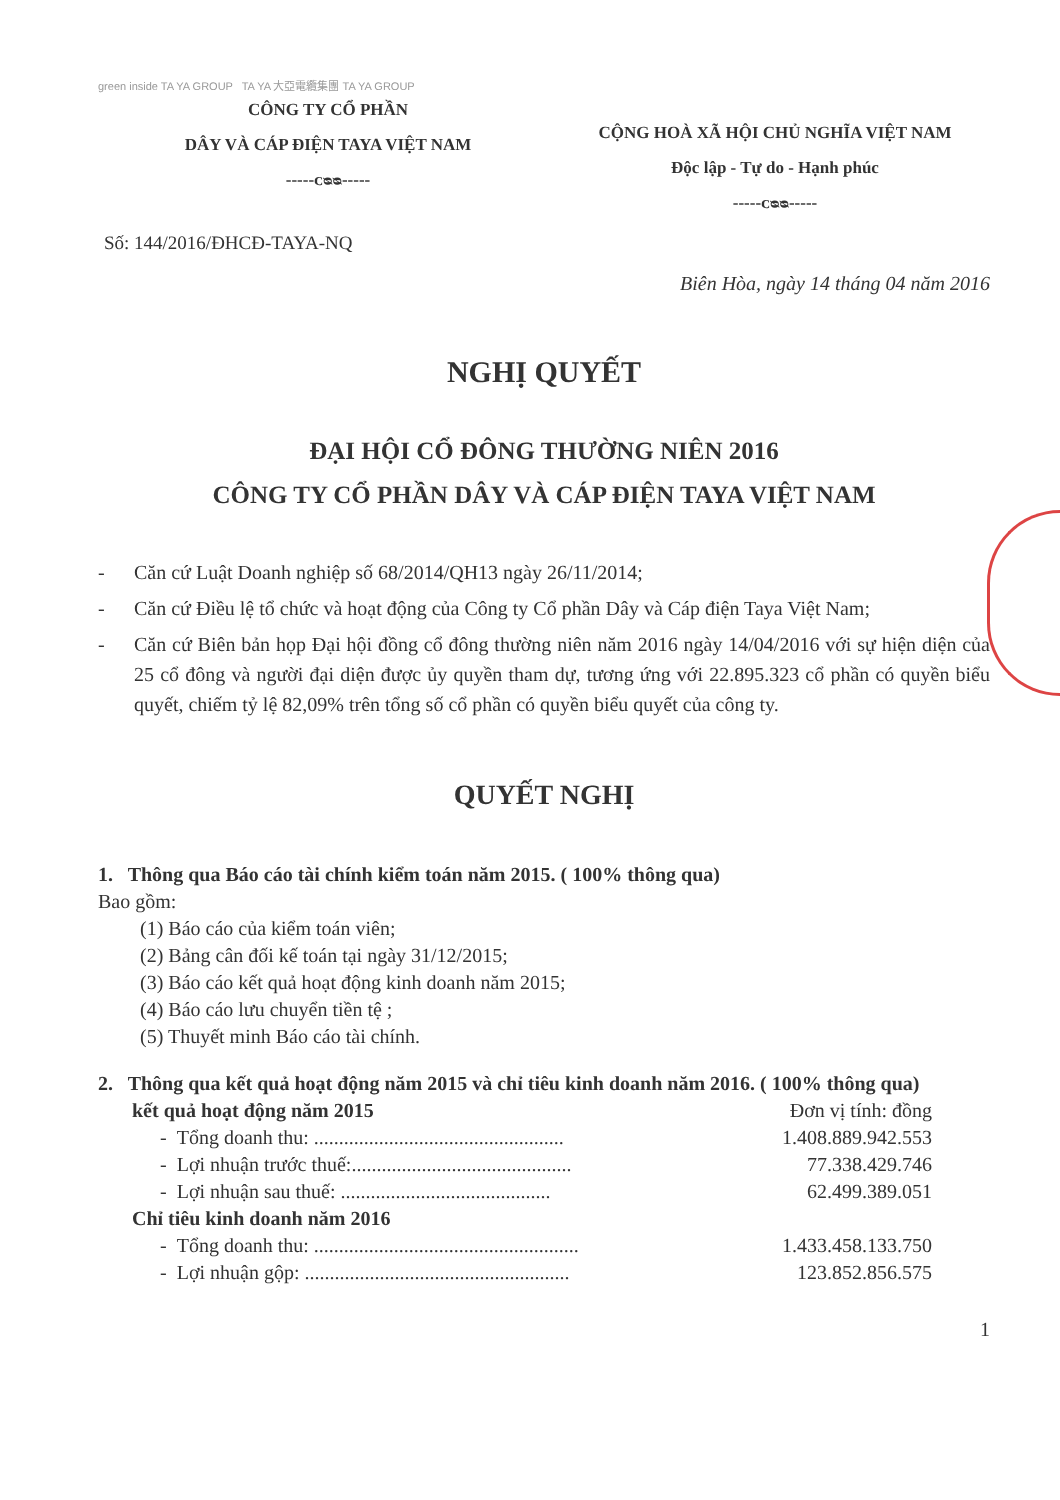green inside TA YA GROUP TA YA 大亞電纜集團 TA YA GROUP
CÔNG TY CỔ PHẦN
DÂY VÀ CÁP ĐIỆN TAYA VIỆT NAM
-----ᴄᴓᴓ-----
CỘNG HOÀ XÃ HỘI CHỦ NGHĨA VIỆT NAM
Độc lập - Tự do - Hạnh phúc
-----ᴄᴓᴓ-----
Số: 144/2016/ĐHCĐ-TAYA-NQ
Biên Hòa, ngày 14 tháng 04 năm 2016
NGHỊ QUYẾT
ĐẠI HỘI CỔ ĐÔNG THƯỜNG NIÊN 2016
CÔNG TY CỔ PHẦN DÂY VÀ CÁP ĐIỆN TAYA VIỆT NAM
- Căn cứ Luật Doanh nghiệp số 68/2014/QH13 ngày 26/11/2014;
- Căn cứ Điều lệ tổ chức và hoạt động của Công ty Cổ phần Dây và Cáp điện Taya Việt Nam;
- Căn cứ Biên bản họp Đại hội đồng cổ đông thường niên năm 2016 ngày 14/04/2016 với sự hiện diện của 25 cổ đông và người đại diện được ủy quyền tham dự, tương ứng với 22.895.323 cổ phần có quyền biểu quyết, chiếm tỷ lệ 82,09% trên tổng số cổ phần có quyền biểu quyết của công ty.
QUYẾT NGHỊ
1. Thông qua Báo cáo tài chính kiểm toán năm 2015. ( 100% thông qua)
Bao gồm:
(1) Báo cáo của kiểm toán viên;
(2) Bảng cân đối kế toán tại ngày 31/12/2015;
(3) Báo cáo kết quả hoạt động kinh doanh năm 2015;
(4) Báo cáo lưu chuyển tiền tệ ;
(5) Thuyết minh Báo cáo tài chính.
2. Thông qua kết quả hoạt động năm 2015 và chỉ tiêu kinh doanh năm 2016. ( 100% thông qua)
kết quả hoạt động năm 2015 Đơn vị tính: đồng
- Tổng doanh thu: .................................................. 1.408.889.942.553
- Lợi nhuận trước thuế:............................................ 77.338.429.746
- Lợi nhuận sau thuế: .......................................... 62.499.389.051
Chỉ tiêu kinh doanh năm 2016
- Tổng doanh thu: ..................................................... 1.433.458.133.750
- Lợi nhuận gộp: ..................................................... 123.852.856.575
1